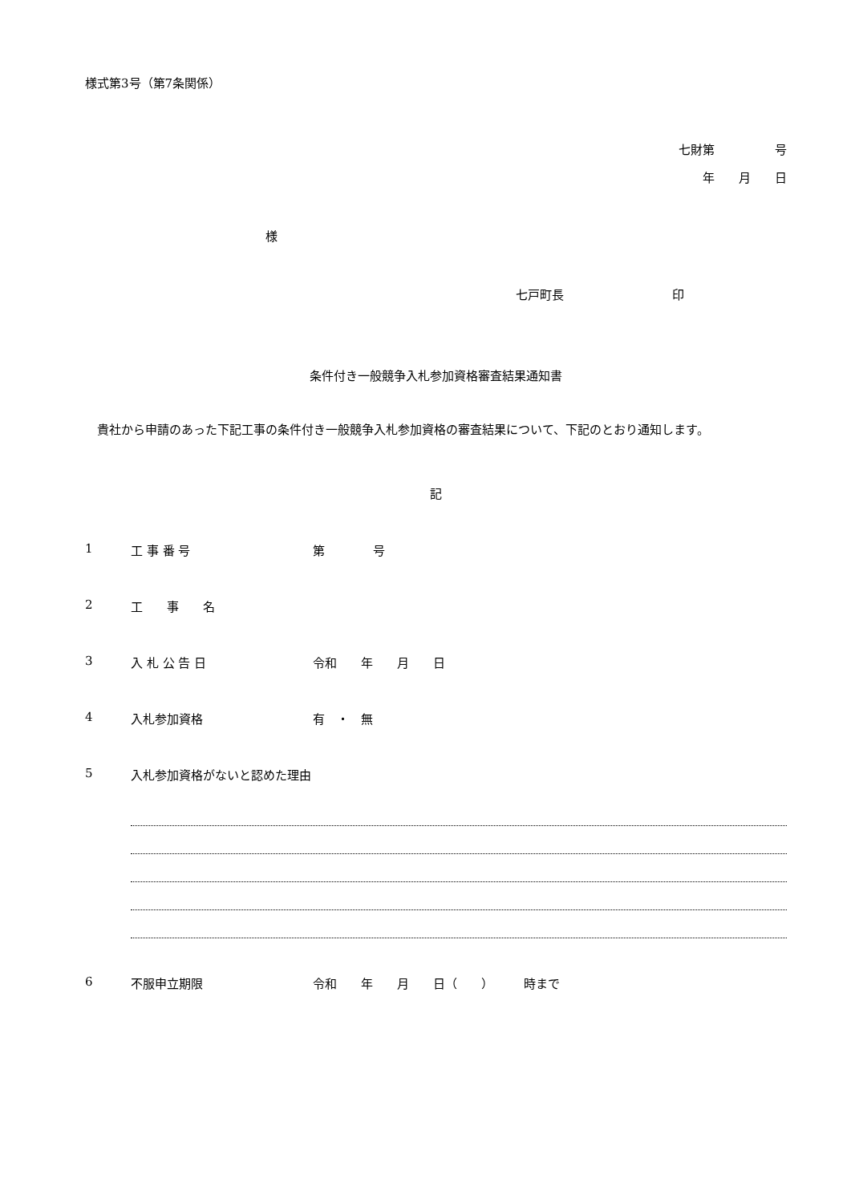様式第3号（第7条関係）
七財第　　　　　号
年　　月　　日
様
七戸町長　　　　　　　　　印
条件付き一般競争入札参加資格審査結果通知書
貴社から申請のあった下記工事の条件付き一般競争入札参加資格の審査結果について、下記のとおり通知します。
記
1 工 事 番 号 第　　　　号
2 工　　事　　名
3 入 札 公 告 日 令和　　年　　月　　日
4 入札参加資格 有　・　無
5 入札参加資格がないと認めた理由
6 不服申立期限 令和　　年　　月　　日（　　）　　　時まで